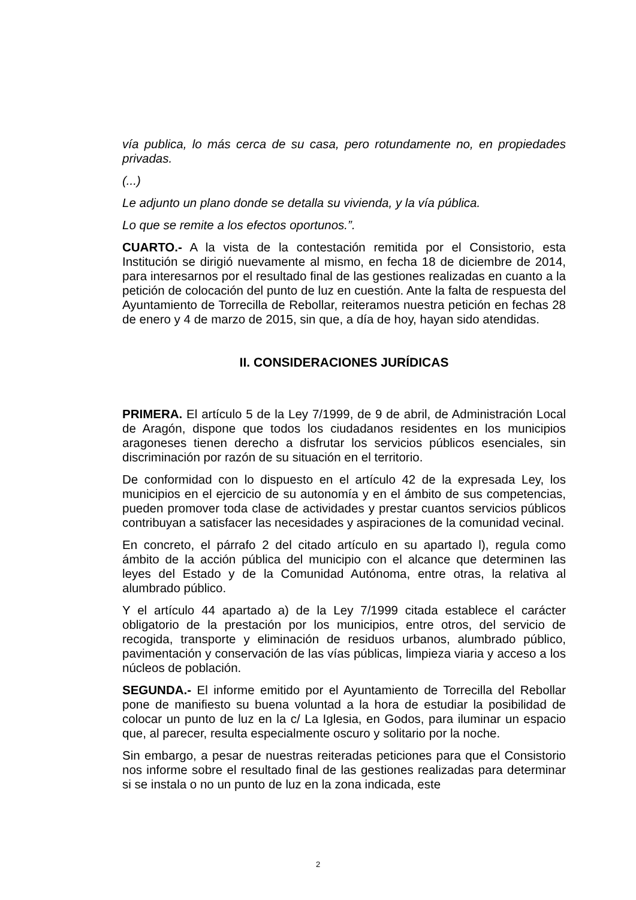vía publica, lo más cerca de su casa, pero rotundamente no, en propiedades privadas.
(...)
Le adjunto un plano donde se detalla su vivienda, y la vía pública.
Lo que se remite a los efectos oportunos.”.
CUARTO.- A la vista de la contestación remitida por el Consistorio, esta Institución se dirigió nuevamente al mismo, en fecha 18 de diciembre de 2014, para interesarnos por el resultado final de las gestiones realizadas en cuanto a la petición de colocación del punto de luz en cuestión. Ante la falta de respuesta del Ayuntamiento de Torrecilla de Rebollar, reiteramos nuestra petición en fechas 28 de enero y 4 de marzo de 2015, sin que, a día de hoy, hayan sido atendidas.
II. CONSIDERACIONES JURÍDICAS
PRIMERA. El artículo 5 de la Ley 7/1999, de 9 de abril, de Administración Local de Aragón, dispone que todos los ciudadanos residentes en los municipios aragoneses tienen derecho a disfrutar los servicios públicos esenciales, sin discriminación por razón de su situación en el territorio.
De conformidad con lo dispuesto en el artículo 42 de la expresada Ley, los municipios en el ejercicio de su autonomía y en el ámbito de sus competencias, pueden promover toda clase de actividades y prestar cuantos servicios públicos contribuyan a satisfacer las necesidades y aspiraciones de la comunidad vecinal.
En concreto, el párrafo 2 del citado artículo en su apartado l), regula como ámbito de la acción pública del municipio con el alcance que determinen las leyes del Estado y de la Comunidad Autónoma, entre otras, la relativa al alumbrado público.
Y el artículo 44 apartado a) de la Ley 7/1999 citada establece el carácter obligatorio de la prestación por los municipios, entre otros, del servicio de recogida, transporte y eliminación de residuos urbanos, alumbrado público, pavimentación y conservación de las vías públicas, limpieza viaria y acceso a los núcleos de población.
SEGUNDA.- El informe emitido por el Ayuntamiento de Torrecilla del Rebollar pone de manifiesto su buena voluntad a la hora de estudiar la posibilidad de colocar un punto de luz en la c/ La Iglesia, en Godos, para iluminar un espacio que, al parecer, resulta especialmente oscuro y solitario por la noche.
Sin embargo, a pesar de nuestras reiteradas peticiones para que el Consistorio nos informe sobre el resultado final de las gestiones realizadas para determinar si se instala o no un punto de luz en la zona indicada, este
2